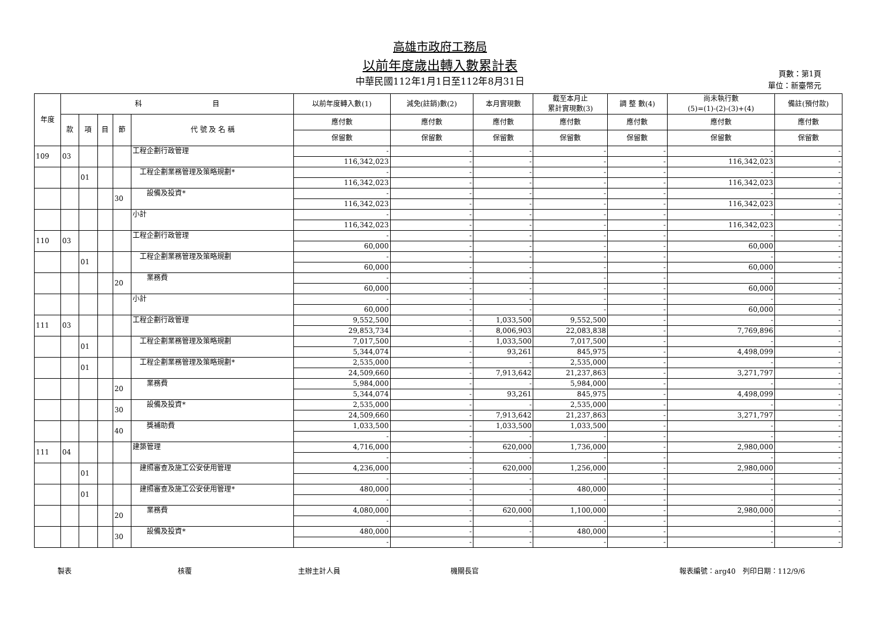高雄市政府工務局
以前年度歲出轉入數累計表
中華民國112年1月1日至112年8月31日
頁數：第1頁
單位：新臺幣元
| 年度 | 科 目 | | | | | 以前年度轉入數(1) | 減免(註銷)數(2) | 本月實現數 | 截至本月止 累計實現數(3) | 調 整 數(4) | 尚未執行數 (5)=(1)-(2)-(3)+(4) | 備註(預付款) |
| --- | --- | --- | --- | --- | --- | --- | --- | --- | --- | --- | --- | --- |
| | 款 | 項 | 目 | 節 | 代 號 及 名 稱 | 應付數 | 應付數 | 應付數 | 應付數 | 應付數 | 應付數 | 應付數 |
| | | | | | | 保留數 | 保留數 | 保留數 | 保留數 | 保留數 | 保留數 | 保留數 |
| 109 | 03 | | | | 工程企劃行政管理 | - | - | - | - | - | - | - |
| | | | | | | 116,342,023 | - | - | - | - | 116,342,023 | - |
| | | 01 | | | 工程企劃業務管理及策略規劃* | - | - | - | - | - | - | - |
| | | | | | | 116,342,023 | - | - | - | - | 116,342,023 | - |
| | | | | 30 | 設備及投資* | - | - | - | - | - | - | - |
| | | | | | | 116,342,023 | - | - | - | - | 116,342,023 | - |
| | | | | | 小計 | - | - | - | - | - | - | - |
| | | | | | | 116,342,023 | - | - | - | - | 116,342,023 | - |
| 110 | 03 | | | | 工程企劃行政管理 | - | - | - | - | - | - | - |
| | | | | | | 60,000 | - | - | - | - | 60,000 | - |
| | | 01 | | | 工程企劃業務管理及策略規劃 | - | - | - | - | - | - | - |
| | | | | | | 60,000 | - | - | - | - | 60,000 | - |
| | | | | 20 | 業務費 | - | - | - | - | - | - | - |
| | | | | | | 60,000 | - | - | - | - | 60,000 | - |
| | | | | | 小計 | - | - | - | - | - | - | - |
| | | | | | | 60,000 | - | - | - | - | 60,000 | - |
| 111 | 03 | | | | 工程企劃行政管理 | 9,552,500 | - | 1,033,500 | 9,552,500 | - | - | - |
| | | | | | | 29,853,734 | - | 8,006,903 | 22,083,838 | - | 7,769,896 | - |
| | | 01 | | | 工程企劃業務管理及策略規劃 | 7,017,500 | - | 1,033,500 | 7,017,500 | - | - | - |
| | | | | | | 5,344,074 | - | 93,261 | 845,975 | - | 4,498,099 | - |
| | | 01 | | | 工程企劃業務管理及策略規劃* | 2,535,000 | - | - | 2,535,000 | - | - | - |
| | | | | | | 24,509,660 | - | 7,913,642 | 21,237,863 | - | 3,271,797 | - |
| | | | | 20 | 業務費 | 5,984,000 | - | - | 5,984,000 | - | - | - |
| | | | | | | 5,344,074 | - | 93,261 | 845,975 | - | 4,498,099 | - |
| | | | | 30 | 設備及投資* | 2,535,000 | - | - | 2,535,000 | - | - | - |
| | | | | | | 24,509,660 | - | 7,913,642 | 21,237,863 | - | 3,271,797 | - |
| | | | | 40 | 獎補助費 | 1,033,500 | - | 1,033,500 | 1,033,500 | - | - | - |
| | | | | | | - | - | - | - | - | - | - |
| 111 | 04 | | | | 建築管理 | 4,716,000 | - | 620,000 | 1,736,000 | - | 2,980,000 | - |
| | | | | | | - | - | - | - | - | - | - |
| | | 01 | | | 建照審查及施工公安使用管理 | 4,236,000 | - | 620,000 | 1,256,000 | - | 2,980,000 | - |
| | | | | | | - | - | - | - | - | - | - |
| | | 01 | | | 建照審查及施工公安使用管理* | 480,000 | - | - | 480,000 | - | - | - |
| | | | | | | - | - | - | - | - | - | - |
| | | | | 20 | 業務費 | 4,080,000 | - | 620,000 | 1,100,000 | - | 2,980,000 | - |
| | | | | | | - | - | - | - | - | - | - |
| | | | | 30 | 設備及投資* | 480,000 | - | - | 480,000 | - | - | - |
| | | | | | | - | - | - | - | - | - | - |
製表 核覆 主辦主計人員 機關長官 報表編號：arg40　列印日期：112/9/6